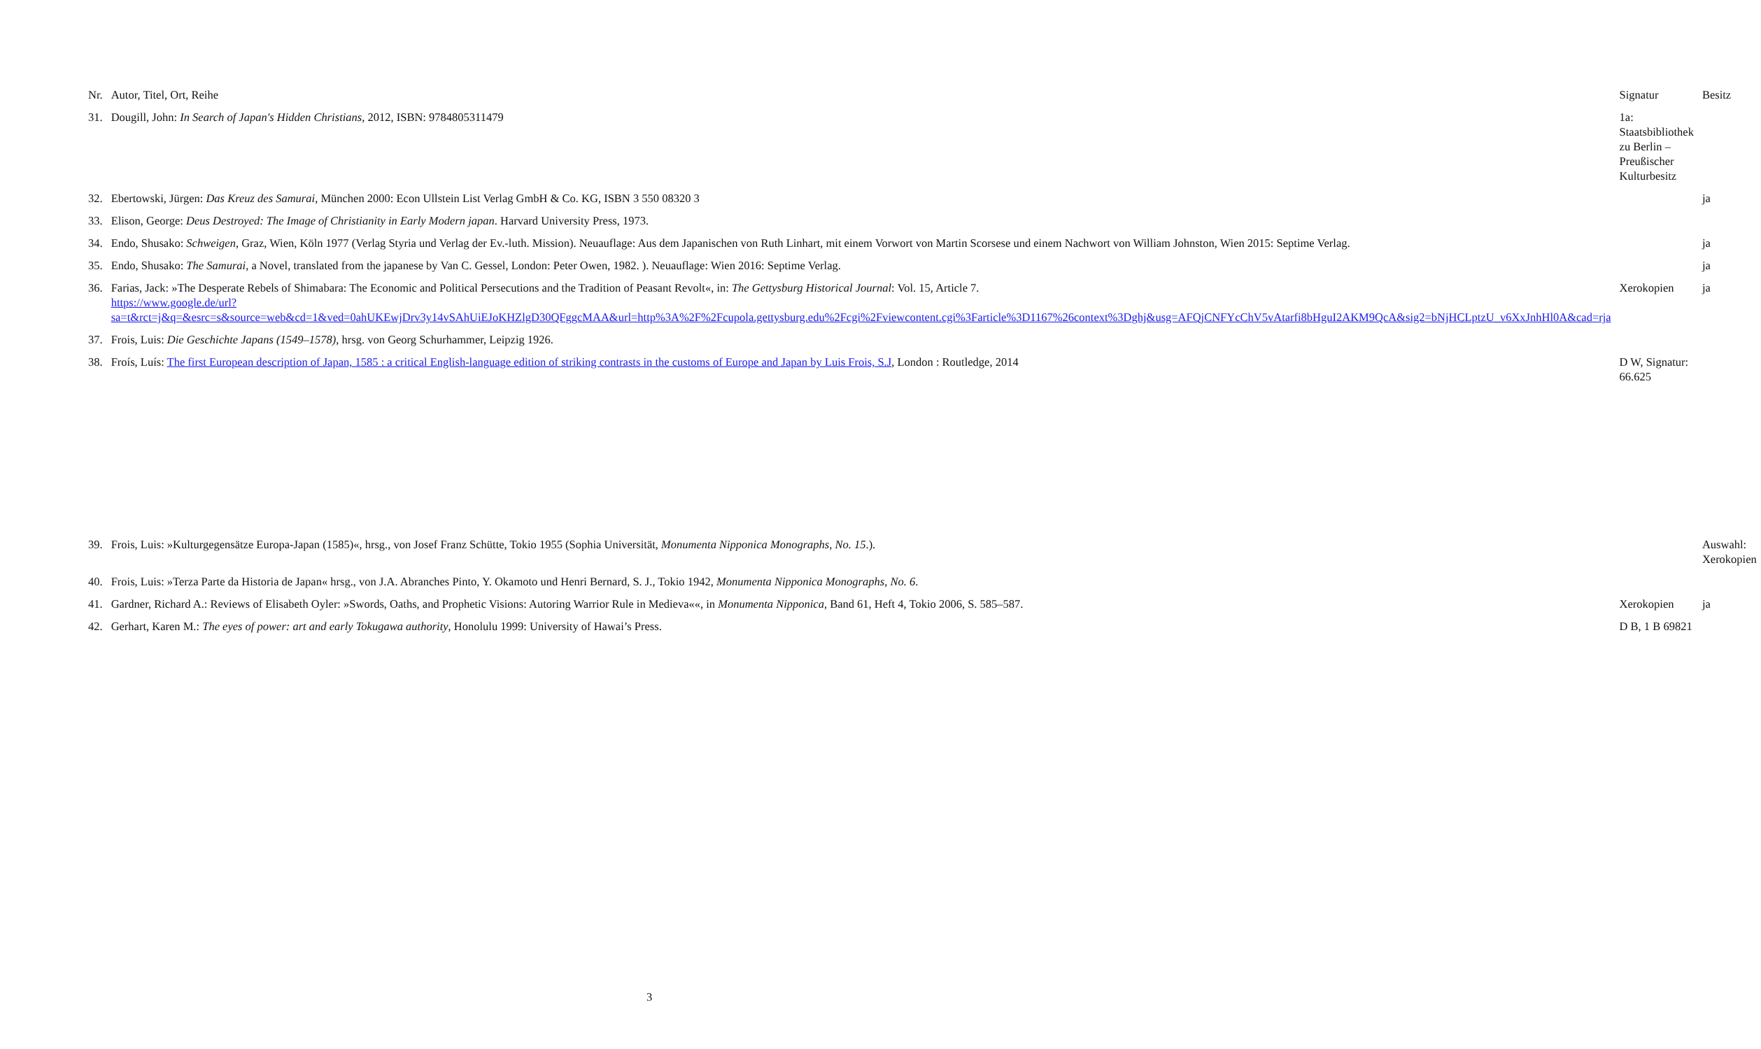| Nr. | Autor, Titel, Ort, Reihe | Signatur | Besitz |
| --- | --- | --- | --- |
| 31. | Dougill, John: In Search of Japan's Hidden Christians , 2012, ISBN: 9784805311479 | 1a: Staatsbibliothek zu Berlin – Preußischer Kulturbesitz | |
| 32. | Ebertowski, Jürgen: Das Kreuz des Samurai , München 2000: Econ Ullstein List Verlag GmbH & Co. KG, ISBN 3 550 08320 3 | | ja |
| 33. | Elison, George: Deus Destroyed: The Image of Christianity in Early Modern japan . Harvard University Press, 1973. | | |
| 34. | Endo, Shusako: Schweigen , Graz, Wien, Köln 1977 (Verlag Styria und Verlag der Ev.-luth. Mission). Neuauflage: Aus dem Japanischen von Ruth Linhart, mit einem Vorwort von Martin Scorsese und einem Nachwort von William Johnston, Wien 2015: Septime Verlag. | | ja |
| 35. | Endo, Shusako: The Samurai , a Novel, translated from the japanese by Van C. Gessel, London: Peter Owen, 1982. ). Neuauflage: Wien 2016: Septime Verlag. | | ja |
| 36. | Farias, Jack: »The Desperate Rebels of Shimabara: The Economic and Political Persecutions and the Tradition of Peasant Revolt«, in: The Gettysburg Historical Journal : Vol. 15, Article 7. https://www.google.de/url?sa=t&rct=j&q=&esrc=s&source=web&cd=1&ved=0ahUKEwjDrv3y14vSAhUiEJoKHZlgD30QFggcMAA&url=http%3A%2F%2Fcupola.gettysburg.edu%2Fcgi%2Fviewcontent.cgi%3Farticle%3D1167%26context%3Dghj&usg=AFQjCNFYcChV5vAtarfi8bHguI2AKM9QcA&sig2=bNjHCLptzU_v6XxJnhHl0A&cad=rja | Xerokopien | ja |
| 37. | Frois, Luis: Die Geschichte Japans (1549–1578) , hrsg. von Georg Schurhammer, Leipzig 1926. | | |
| 38. | Froís, Luís: The first European description of Japan, 1585 : a critical English-language edition of striking contrasts in the customs of Europe and Japan by Luis Frois, S.J , London : Routledge, 2014 | D W, Signatur: 66.625 | |
| 39. | Frois, Luis: »Kulturgegensätze Europa-Japan (1585)«, hrsg., von Josef Franz Schütte, Tokio 1955 (Sophia Universität, Monumenta Nipponica Monographs, No. 15 .). | | Auswahl: Xerokopien |
| 40. | Frois, Luis: »Terza Parte da Historia de Japan« hrsg., von J.A. Abranches Pinto, Y. Okamoto und Henri Bernard, S. J., Tokio 1942, Monumenta Nipponica Monographs, No. 6 . | | |
| 41. | Gardner, Richard A.: Reviews of Elisabeth Oyler: »Swords, Oaths, and Prophetic Visions: Autoring Warrior Rule in Medieva««, in Monumenta Nipponica , Band 61, Heft 4, Tokio 2006, S. 585–587. | Xerokopien | ja |
| 42. | Gerhart, Karen M.: The eyes of power: art and early Tokugawa authority , Honolulu 1999: University of Hawai’s Press. | D B, 1 B 69821 | |
3